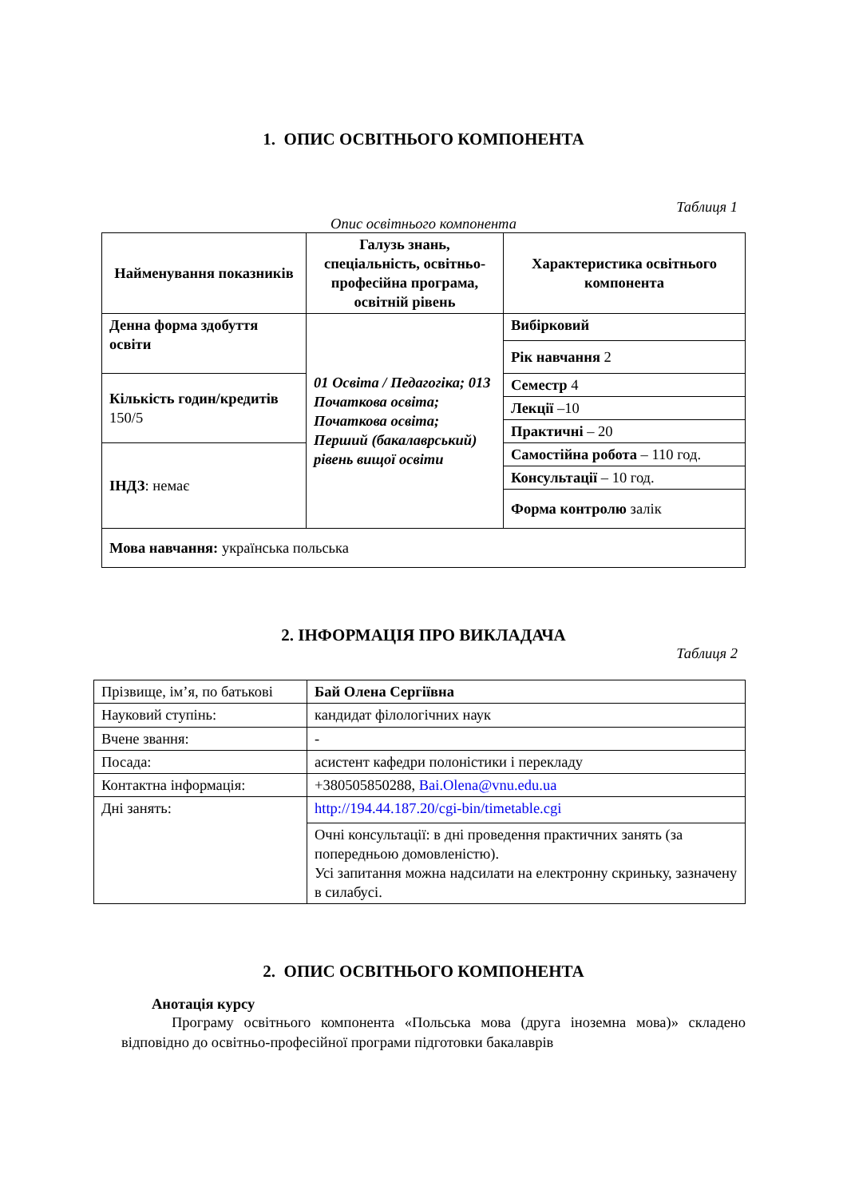1. ОПИС ОСВІТНЬОГО КОМПОНЕНТА
Таблиця 1
Опис освітнього компонента
| Найменування показників | Галузь знань, спеціальність, освітньо-професійна програма, освітній рівень | Характеристика освітнього компонента |
| Денна форма здобуття освіти | 01 Освіта / Педагогіка; 013 Початкова освіта; Початкова освіта; Перший (бакалаврський) рівень вищої освіти | Вибірковий |
| | | Рік навчання 2 |
| Кількість годин/кредитів 150/5 | | Семестр 4 |
| | | Лекції –10 |
| | | Практичні – 20 |
| ІНДЗ : немає | | Самостійна робота – 110 год. |
| | | Консультації – 10 год. |
| | | Форма контролю залік |
| Мова навчання: українська польська | | |
2. ІНФОРМАЦІЯ ПРО ВИКЛАДАЧА
Таблиця 2
| Прізвище, ім’я, по батькові | Бай Олена Сергіївна |
| Науковий ступінь: | кандидат філологічних наук |
| Вчене звання: | - |
| Посада: | асистент кафедри полоністики і перекладу |
| Контактна інформація: | +380505850288, Bai.Olena@vnu.edu.ua |
| Дні занять: | http://194.44.187.20/cgi-bin/timetable.cgi |
| | Очні консультації: в дні проведення практичних занять (за попередньою домовленістю). Усі запитання можна надсилати на електронну скриньку, зазначену в силабусі. |
2. ОПИС ОСВІТНЬОГО КОМПОНЕНТА
Анотація курсу
Програму освітнього компонента «Польська мова (друга іноземна мова)» складено відповідно до освітньо-професійної програми підготовки бакалаврів